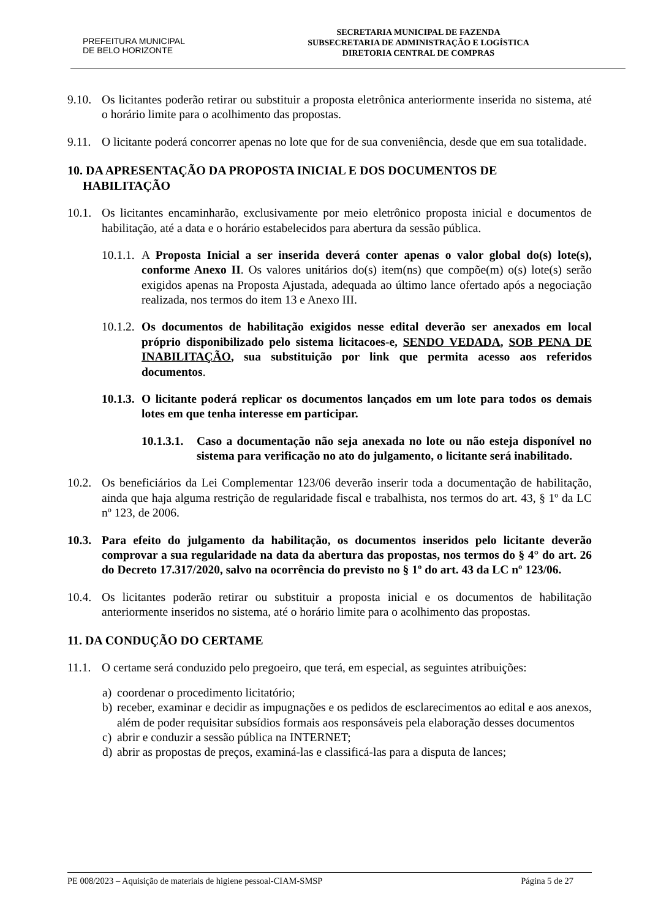PREFEITURA MUNICIPAL
DE BELO HORIZONTE
SECRETARIA MUNICIPAL DE FAZENDA
SUBSECRETARIA DE ADMINISTRAÇÃO E LOGÍSTICA
DIRETORIA CENTRAL DE COMPRAS
9.10. Os licitantes poderão retirar ou substituir a proposta eletrônica anteriormente inserida no sistema, até o horário limite para o acolhimento das propostas.
9.11. O licitante poderá concorrer apenas no lote que for de sua conveniência, desde que em sua totalidade.
10. DA APRESENTAÇÃO DA PROPOSTA INICIAL E DOS DOCUMENTOS DE
HABILITAÇÃO
10.1. Os licitantes encaminharão, exclusivamente por meio eletrônico proposta inicial e documentos de habilitação, até a data e o horário estabelecidos para abertura da sessão pública.
10.1.1. A Proposta Inicial a ser inserida deverá conter apenas o valor global do(s) lote(s), conforme Anexo II. Os valores unitários do(s) item(ns) que compõe(m) o(s) lote(s) serão exigidos apenas na Proposta Ajustada, adequada ao último lance ofertado após a negociação realizada, nos termos do item 13 e Anexo III.
10.1.2. Os documentos de habilitação exigidos nesse edital deverão ser anexados em local próprio disponibilizado pelo sistema licitacoes-e, SENDO VEDADA, SOB PENA DE INABILITAÇÃO, sua substituição por link que permita acesso aos referidos documentos.
10.1.3. O licitante poderá replicar os documentos lançados em um lote para todos os demais lotes em que tenha interesse em participar.
10.1.3.1. Caso a documentação não seja anexada no lote ou não esteja disponível no sistema para verificação no ato do julgamento, o licitante será inabilitado.
10.2. Os beneficiários da Lei Complementar 123/06 deverão inserir toda a documentação de habilitação, ainda que haja alguma restrição de regularidade fiscal e trabalhista, nos termos do art. 43, § 1º da LC nº 123, de 2006.
10.3. Para efeito do julgamento da habilitação, os documentos inseridos pelo licitante deverão comprovar a sua regularidade na data da abertura das propostas, nos termos do § 4° do art. 26 do Decreto 17.317/2020, salvo na ocorrência do previsto no § 1º do art. 43 da LC nº 123/06.
10.4. Os licitantes poderão retirar ou substituir a proposta inicial e os documentos de habilitação anteriormente inseridos no sistema, até o horário limite para o acolhimento das propostas.
11. DA CONDUÇÃO DO CERTAME
11.1. O certame será conduzido pelo pregoeiro, que terá, em especial, as seguintes atribuições:
a) coordenar o procedimento licitatório;
b) receber, examinar e decidir as impugnações e os pedidos de esclarecimentos ao edital e aos anexos, além de poder requisitar subsídios formais aos responsáveis pela elaboração desses documentos
c) abrir e conduzir a sessão pública na INTERNET;
d) abrir as propostas de preços, examiná-las e classificá-las para a disputa de lances;
PE 008/2023 – Aquisição de materiais de higiene pessoal-CIAM-SMSP Página 5 de 27